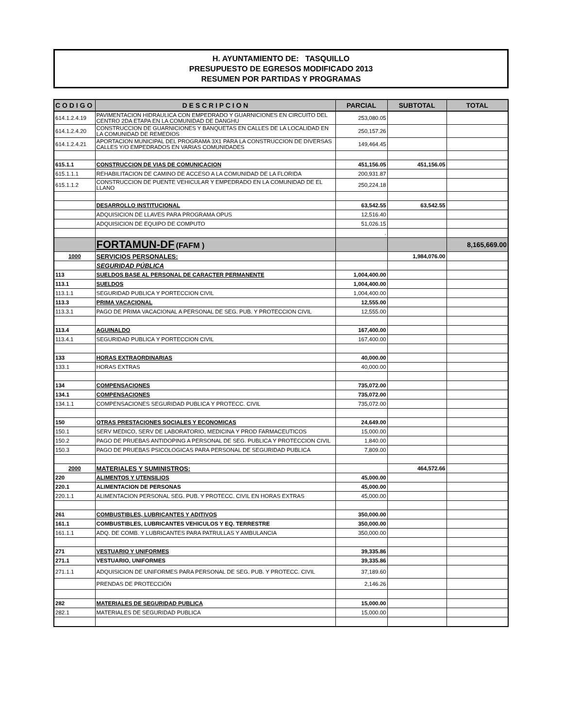H. AYUNTAMIENTO DE: TASQUILLO
PRESUPUESTO DE EGRESOS MODIFICADO 2013
RESUMEN POR PARTIDAS Y PROGRAMAS
| C O D I G O | D E S C R I P C I O N | PARCIAL | SUBTOTAL | TOTAL |
| --- | --- | --- | --- | --- |
| 614.1.2.4.19 | PAVIMENTACION HIDRAULICA CON EMPEDRADO Y GUARNICIONES EN CIRCUITO DEL CENTRO 2DA ETAPA EN LA COMUNIDAD DE DANGHU | 253,080.05 | | |
| 614.1.2.4.20 | CONSTRUCCION DE GUARNICIONES Y BANQUETAS EN CALLES DE LA LOCALIDAD EN LA COMUNIDAD DE REMEDIOS | 250,157.26 | | |
| 614.1.2.4.21 | APORTACION MUNICIPAL DEL PROGRAMA 3X1 PARA LA CONSTRUCCION DE DIVERSAS CALLES Y/O EMPEDRADOS EN VARIAS COMUNIDADES | 149,464.45 | | |
| 615.1.1 | CONSTRUCCION DE VIAS DE COMUNICACION | 451,156.05 | 451,156.05 | |
| 615.1.1.1 | REHABILITACION DE CAMINO DE ACCESO A LA COMUNIDAD DE LA FLORIDA | 200,931.87 | | |
| 615.1.1.2 | CONSTRUCCION DE PUENTE VEHICULAR Y EMPEDRADO EN LA COMUNIDAD DE EL LLANO | 250,224.18 | | |
| | DESARROLLO INSTITUCIONAL | 63,542.55 | 63,542.55 | |
| | ADQUISICION DE LLAVES PARA PROGRAMA OPUS | 12,516.40 | | |
| | ADQUISICION DE EQUIPO DE COMPUTO | 51,026.15 | | |
| | | . | | |
| | FORTAMUN-DF (FAFM ) | | | 8,165,669.00 |
| 1000 | SERVICIOS PERSONALES: | | 1,984,076.00 | |
| | SEGURIDAD PÚBLICA | | | |
| 113 | SUELDOS BASE AL PERSONAL DE CARACTER PERMANENTE | 1,004,400.00 | | |
| 113.1 | SUELDOS | 1,004,400.00 | | |
| 113.1.1 | SEGURIDAD PUBLICA Y PORTECCION CIVIL | 1,004,400.00 | | |
| 113.3 | PRIMA VACACIONAL | 12,555.00 | | |
| 113.3.1 | PAGO DE PRIMA VACACIONAL A PERSONAL DE SEG. PUB. Y PROTECCION CIVIL | 12,555.00 | | |
| 113.4 | AGUINALDO | 167,400.00 | | |
| 113.4.1 | SEGURIDAD PUBLICA Y PORTECCION CIVIL | 167,400.00 | | |
| 133 | HORAS EXTRAORDINARIAS | 40,000.00 | | |
| 133.1 | HORAS EXTRAS | 40,000.00 | | |
| 134 | COMPENSACIONES | 735,072.00 | | |
| 134.1 | COMPENSACIONES | 735,072.00 | | |
| 134.1.1 | COMPENSACIONES SEGURIDAD PUBLICA Y PROTECC. CIVIL | 735,072.00 | | |
| 150 | OTRAS PRESTACIONES SOCIALES Y ECONOMICAS | 24,649.00 | | |
| 150.1 | SERV MEDICO, SERV DE LABORATORIO, MEDICINA Y PROD FARMACEUTICOS | 15,000.00 | | |
| 150.2 | PAGO DE PRUEBAS ANTIDOPING A PERSONAL DE SEG. PUBLICA Y PROTECCION CIVIL | 1,840.00 | | |
| 150.3 | PAGO DE PRUEBAS PSICOLOGICAS PARA PERSONAL DE SEGURIDAD PUBLICA | 7,809.00 | | |
| 2000 | MATERIALES Y SUMINISTROS: | | 464,572.66 | |
| 220 | ALIMENTOS Y UTENSILIOS | 45,000.00 | | |
| 220.1 | ALIMENTACION DE PERSONAS | 45,000.00 | | |
| 220.1.1 | ALIMENTACION PERSONAL SEG. PUB. Y PROTECC. CIVIL EN HORAS EXTRAS | 45,000.00 | | |
| 261 | COMBUSTIBLES, LUBRICANTES Y ADITIVOS | 350,000.00 | | |
| 161.1 | COMBUSTIBLES, LUBRICANTES VEHICULOS Y EQ. TERRESTRE | 350,000.00 | | |
| 161.1.1 | ADQ. DE COMB. Y LUBRICANTES PARA PATRULLAS Y AMBULANCIA | 350,000.00 | | |
| 271 | VESTUARIO Y UNIFORMES | 39,335.86 | | |
| 271.1 | VESTUARIO, UNIFORMES | 39,335.86 | | |
| 271.1.1 | ADQUISICION DE UNIFORMES PARA PERSONAL DE SEG. PUB. Y PROTECC. CIVIL | 37,189.60 | | |
| | PRENDAS DE PROTECCIÓN | 2,146.26 | | |
| 282 | MATERIALES DE SEGURIDAD PUBLICA | 15,000.00 | | |
| 282.1 | MATERIALES DE SEGURIDAD PUBLICA | 15,000.00 | | |